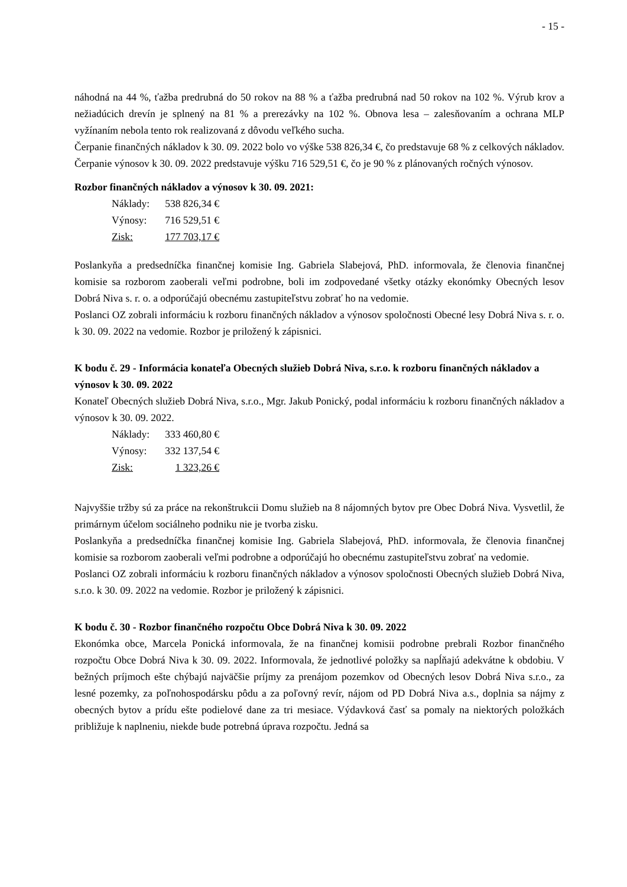- 15 -
náhodná na 44 %, ťažba predrubná do 50 rokov na 88 % a ťažba predrubná nad 50 rokov na 102 %. Výrub krov a nežiadúcich drevín je splnený na 81 % a prerezávky na 102 %. Obnova lesa – zalesňovaním a ochrana MLP vyžínaním nebola tento rok realizovaná z dôvodu veľkého sucha.
Čerpanie finančných nákladov k 30. 09. 2022 bolo vo výške 538 826,34 €, čo predstavuje 68 % z celkových nákladov. Čerpanie výnosov k 30. 09. 2022 predstavuje výšku 716 529,51 €, čo je 90 % z plánovaných ročných výnosov.
Rozbor finančných nákladov a výnosov k 30. 09. 2021:
| Náklady: | 538 826,34 € |
| Výnosy: | 716 529,51 € |
| Zisk: | 177 703,17 € |
Poslankyňa a predsedníčka finančnej komisie Ing. Gabriela Slabejová, PhD. informovala, že členovia finančnej komisie sa rozborom zaoberali veľmi podrobne, boli im zodpovedané všetky otázky ekonómky Obecných lesov Dobrá Niva s. r. o. a odporúčajú obecnému zastupiteľstvu zobrať ho na vedomie.
Poslanci OZ zobrali informáciu k rozboru finančných nákladov a výnosov spoločnosti Obecné lesy Dobrá Niva s. r. o. k 30. 09. 2022 na vedomie. Rozbor je priložený k zápisnici.
K bodu č. 29 - Informácia konateľa Obecných služieb Dobrá Niva, s.r.o. k rozboru finančných nákladov a výnosov k 30. 09. 2022
Konateľ Obecných služieb Dobrá Niva, s.r.o., Mgr. Jakub Ponický, podal informáciu k rozboru finančných nákladov a výnosov k 30. 09. 2022.
| Náklady: | 333 460,80 € |
| Výnosy: | 332 137,54 € |
| Zisk: | 1 323,26 € |
Najvyššie tržby sú za práce na rekonštrukcii Domu služieb na 8 nájomných bytov pre Obec Dobrá Niva. Vysvetlil, že primárnym účelom sociálneho podniku nie je tvorba zisku.
Poslankyňa a predsedníčka finančnej komisie Ing. Gabriela Slabejová, PhD. informovala, že členovia finančnej komisie sa rozborom zaoberali veľmi podrobne a odporúčajú ho obecnému zastupiteľstvu zobrať na vedomie.
Poslanci OZ zobrali informáciu k rozboru finančných nákladov a výnosov spoločnosti Obecných služieb Dobrá Niva, s.r.o. k 30. 09. 2022 na vedomie. Rozbor je priložený k zápisnici.
K bodu č. 30 - Rozbor finančného rozpočtu Obce Dobrá Niva k 30. 09. 2022
Ekonómka obce, Marcela Ponická informovala, že na finančnej komisii podrobne prebrali Rozbor finančného rozpočtu Obce Dobrá Niva k 30. 09. 2022. Informovala, že jednotlivé položky sa napĺňajú adekvátne k obdobiu. V bežných príjmoch ešte chýbajú najväčšie príjmy za prenájom pozemkov od Obecných lesov Dobrá Niva s.r.o., za lesné pozemky, za poľnohospodársku pôdu a za poľovný revír, nájom od PD Dobrá Niva a.s., doplnia sa nájmy z obecných bytov a prídu ešte podielové dane za tri mesiace. Výdavková časť sa pomaly na niektorých položkách približuje k naplneniu, niekde bude potrebná úprava rozpočtu. Jedná sa